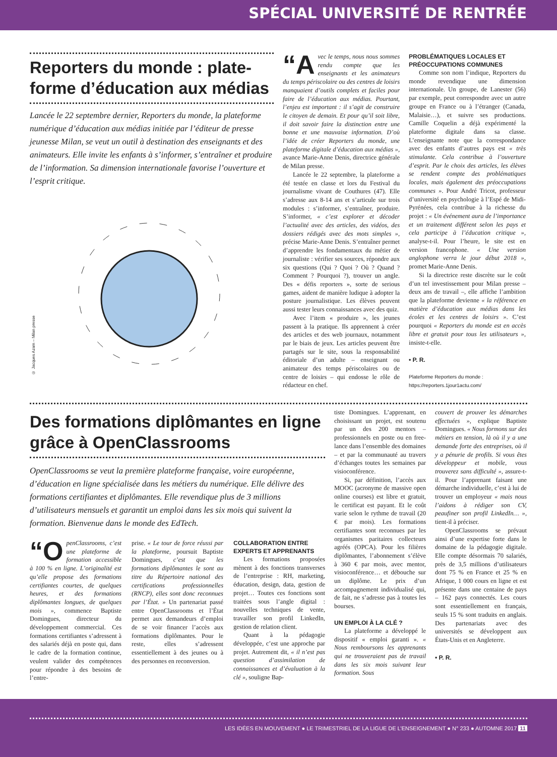SPÉCIAL UNIVERSITÉ DE RENTRÉE
Reporters du monde : plate-forme d’éducation aux médias
Lancée le 22 septembre dernier, Reporters du monde, la plateforme numérique d’éducation aux médias initiée par l’éditeur de presse jeunesse Milan, se veut un outil à destination des enseignants et des animateurs. Elle invite les enfants à s’informer, s’entraîner et produire de l’information. Sa dimension internationale favorise l’ouverture et l’esprit critique.
© Jacques Azam – Milan presse
“A vec le temps, nous nous sommes rendu compte que les enseignants et les animateurs du temps périscolaire ou des centres de loisirs manquaient d’outils complets et faciles pour faire de l’éducation aux médias. Pourtant, l’enjeu est important : il s’agit de construire le citoyen de demain. Et pour qu’il soit libre, il doit savoir faire la distinction entre une bonne et une mauvaise information. D’où l’idée de créer Reporters du monde, une plateforme digitale d’éducation aux médias », avance Marie-Anne Denis, directrice générale de Milan presse.
Lancée le 22 septembre, la plateforme a été testée en classe et lors du Festival du journalisme vivant de Couthures (47). Elle s’adresse aux 8-14 ans et s’articule sur trois modules : s’informer, s’entraîner, produire. S’informer, « c’est explorer et décoder l’actualité avec des articles, des vidéos, des dossiers rédigés avec des mots simples », précise Marie-Anne Denis. S’entraîner permet d’apprendre les fondamentaux du métier de journaliste : vérifier ses sources, répondre aux six questions (Qui ? Quoi ? Où ? Quand ? Comment ? Pourquoi ?), trouver un angle. Des « défis reporters », sorte de serious games, aident de manière ludique à adopter la posture journalistique. Les élèves peuvent aussi tester leurs connaissances avec des quiz.
Avec l’item « produire », les jeunes passent à la pratique. Ils apprennent à créer des articles et des web journaux, notamment par le biais de jeux. Les articles peuvent être partagés sur le site, sous la responsabilité éditoriale d’un adulte – enseignant ou animateur des temps périscolaires ou de centre de loisirs – qui endosse le rôle de rédacteur en chef.
PROBLÉMATIQUES LOCALES ET PRÉOCCUPATIONS COMMUNES
Comme son nom l’indique, Reporters du monde revendique une dimension internationale. Un groupe, de Lanester (56) par exemple, peut correspondre avec un autre groupe en France ou à l’étranger (Canada, Malaisie…), et suivre ses productions. Camille Coquelin a déjà expérimenté la plateforme digitale dans sa classe. L’enseignante note que la correspondance avec des enfants d’autres pays est « très stimulante. Cela contribue à l’ouverture d’esprit. Par le choix des articles, les élèves se rendent compte des problématiques locales, mais également des préoccupations communes ». Pour André Tricot, professeur d’université en psychologie à l’Espé de Midi-Pyrénées, cela contribue à la richesse du projet : « Un événement aura de l’importance et un traitement différent selon les pays et cela participe à l’éducation critique », analyse-t-il. Pour l’heure, le site est en version francophone. « Une version anglophone verra le jour début 2018 », promet Marie-Anne Denis.
Si la directrice reste discrète sur le coût d’un tel investissement pour Milan presse – deux ans de travail –, elle affiche l’ambition que la plateforme devienne « la référence en matière d’éducation aux médias dans les écoles et les centres de loisirs ». C’est pourquoi « Reporters du monde est en accès libre et gratuit pour tous les utilisateurs », insiste-t-elle.
• P. R.
Plateforme Reporters du monde :
https://reporters.1jour1actu.com/
Des formations diplômantes en ligne grâce à OpenClassrooms
OpenClassrooms se veut la première plateforme française, voire européenne, d’éducation en ligne spécialisée dans les métiers du numérique. Elle délivre des formations certifiantes et diplômantes. Elle revendique plus de 3 millions d’utilisateurs mensuels et garantit un emploi dans les six mois qui suivent la formation. Bienvenue dans le monde des EdTech.
“O penClassrooms, c’est une plateforme de formation accessible à 100 % en ligne. L’originalité est qu’elle propose des formations certifiantes courtes, de quelques heures, et des formations diplômantes longues, de quelques mois », commence Baptiste Domingues, directeur du développement commercial. Ces formations certifiantes s’adressent à des salariés déjà en poste qui, dans le cadre de la formation continue, veulent valider des compétences pour répondre à des besoins de l’entre-
prise. « Le tour de force réussi par la plateforme, poursuit Baptiste Domingues, c’est que les formations diplômantes le sont au titre du Répertoire national des certifications professionnelles (RNCP), elles sont donc reconnues par l’État. » Un partenariat passé entre OpenClassrooms et l’État permet aux demandeurs d’emploi de se voir financer l’accès aux formations diplômantes. Pour le reste, elles s’adressent essentiellement à des jeunes ou à des personnes en reconversion.
COLLABORATION ENTRE EXPERTS ET APPRENANTS
Les formations proposées mènent à des fonctions transverses de l’entreprise : RH, marketing, éducation, design, data, gestion de projet… Toutes ces fonctions sont traitées sous l’angle digital : nouvelles techniques de vente, travailler son profil LinkedIn, gestion de relation client.
Quant à la pédagogie développée, c’est une approche par projet. Autrement dit, « il n’est pas question d’assimilation de connaissances et d’évaluation à la clé », souligne Bap-
tiste Domingues. L’apprenant, en choisissant un projet, est soutenu par un des 200 mentors – professionnels en poste ou en free-lance dans l’ensemble des domaines – et par la communauté au travers d’échanges toutes les semaines par visioconférence.
Si, par définition, l’accès aux MOOC (acronyme de massive open online courses) est libre et gratuit, le certificat est payant. Et le coût varie selon le rythme de travail (20 € par mois). Les formations certifiantes sont reconnues par les organismes paritaires collecteurs agréés (OPCA). Pour les filières diplômantes, l’abonnement s’élève à 360 € par mois, avec mentor, visioconférence… et débouche sur un diplôme. Le prix d’un accompagnement individualisé qui, de fait, ne s’adresse pas à toutes les bourses.
UN EMPLOI À LA CLÉ ?
La plateforme a développé le dispositif « emploi garanti ». « Nous remboursons les apprenants qui ne trouveraient pas de travail dans les six mois suivant leur formation. Sous
couvert de prouver les démarches effectuées », explique Baptiste Domingues. « Nous formons sur des métiers en tension, là où il y a une demande forte des entreprises, où il y a pénurie de profils. Si vous êtes développeur et mobile, vous trouverez sans difficulté », assure-t-il. Pour l’apprenant faisant une démarche individuelle, c’est à lui de trouver un employeur « mais nous l’aidons à rédiger son CV, peaufiner son profil LinkedIn… », tient-il à préciser.
OpenClassrooms se prévaut ainsi d’une expertise forte dans le domaine de la pédagogie digitale. Elle compte désormais 70 salariés, près de 3,5 millions d’utilisateurs dont 75 % en France et 25 % en Afrique, 1 000 cours en ligne et est présente dans une centaine de pays – 162 pays connectés. Les cours sont essentiellement en français, seuls 15 % sont traduits en anglais. Des partenariats avec des universités se développent aux États-Unis et en Angleterre.
• P. R.
LES IDÉES EN MOUVEMENT ● LE TRIMESTRIEL DE LA LIGUE DE L’ENSEIGNEMENT ● N° 233 ● AUTOMNE 2017 11